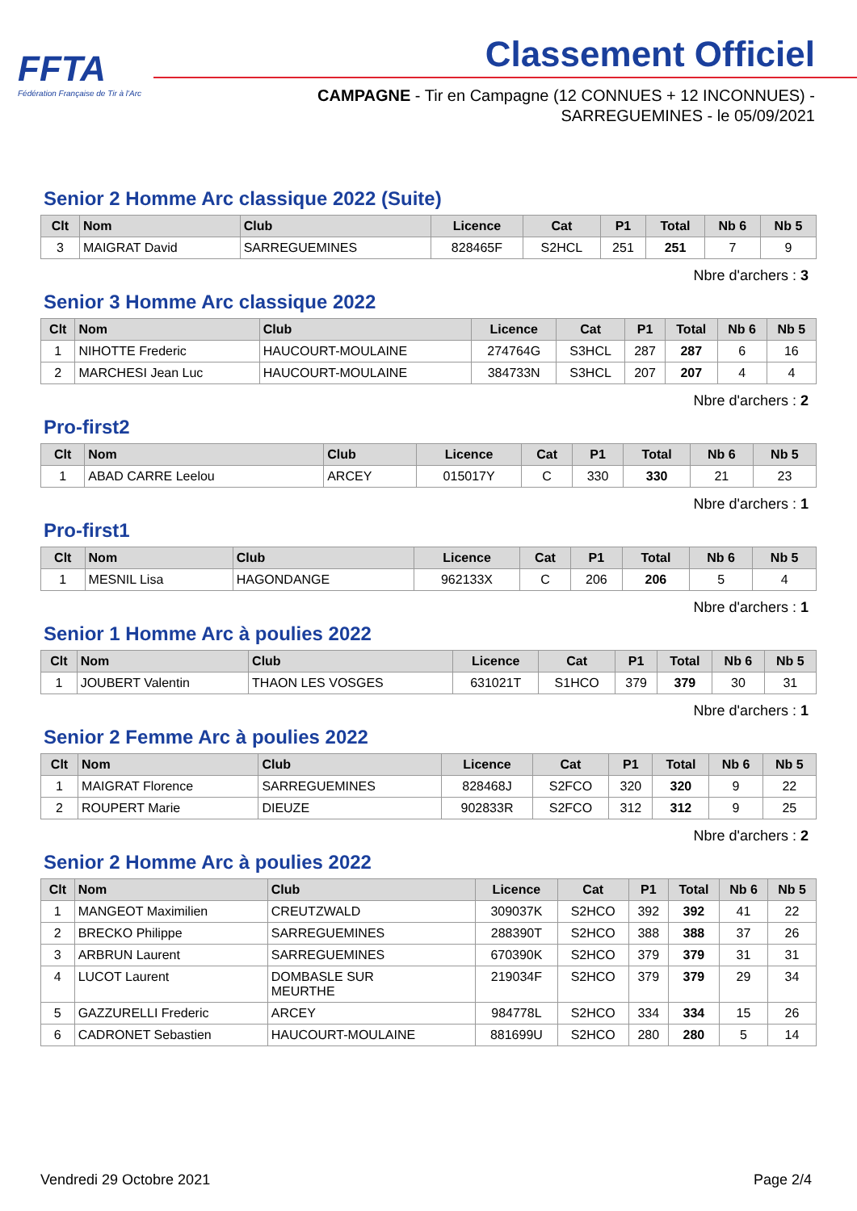FFTA
Fédération Française de Tir à l'Arc
Classement Officiel
CAMPAGNE - Tir en Campagne (12 CONNUES + 12 INCONNUES) -
SARREGUEMINES - le 05/09/2021
Senior 2 Homme Arc classique 2022 (Suite)
| Clt | Nom | Club | Licence | Cat | P1 | Total | Nb 6 | Nb 5 |
| --- | --- | --- | --- | --- | --- | --- | --- | --- |
| 3 | MAIGRAT David | SARREGUEMINES | 828465F | S2HCL | 251 | 251 | 7 | 9 |
Nbre d'archers : 3
Senior 3 Homme Arc classique 2022
| Clt | Nom | Club | Licence | Cat | P1 | Total | Nb 6 | Nb 5 |
| --- | --- | --- | --- | --- | --- | --- | --- | --- |
| 1 | NIHOTTE Frederic | HAUCOURT-MOULAINE | 274764G | S3HCL | 287 | 287 | 6 | 16 |
| 2 | MARCHESI Jean Luc | HAUCOURT-MOULAINE | 384733N | S3HCL | 207 | 207 | 4 | 4 |
Nbre d'archers : 2
Pro-first2
| Clt | Nom | Club | Licence | Cat | P1 | Total | Nb 6 | Nb 5 |
| --- | --- | --- | --- | --- | --- | --- | --- | --- |
| 1 | ABAD CARRE Leelou | ARCEY | 015017Y | C | 330 | 330 | 21 | 23 |
Nbre d'archers : 1
Pro-first1
| Clt | Nom | Club | Licence | Cat | P1 | Total | Nb 6 | Nb 5 |
| --- | --- | --- | --- | --- | --- | --- | --- | --- |
| 1 | MESNIL Lisa | HAGONDANGE | 962133X | C | 206 | 206 | 5 | 4 |
Nbre d'archers : 1
Senior 1 Homme Arc à poulies 2022
| Clt | Nom | Club | Licence | Cat | P1 | Total | Nb 6 | Nb 5 |
| --- | --- | --- | --- | --- | --- | --- | --- | --- |
| 1 | JOUBERT Valentin | THAON LES VOSGES | 631021T | S1HCO | 379 | 379 | 30 | 31 |
Nbre d'archers : 1
Senior 2 Femme Arc à poulies 2022
| Clt | Nom | Club | Licence | Cat | P1 | Total | Nb 6 | Nb 5 |
| --- | --- | --- | --- | --- | --- | --- | --- | --- |
| 1 | MAIGRAT Florence | SARREGUEMINES | 828468J | S2FCO | 320 | 320 | 9 | 22 |
| 2 | ROUPERT Marie | DIEUZE | 902833R | S2FCO | 312 | 312 | 9 | 25 |
Nbre d'archers : 2
Senior 2 Homme Arc à poulies 2022
| Clt | Nom | Club | Licence | Cat | P1 | Total | Nb 6 | Nb 5 |
| --- | --- | --- | --- | --- | --- | --- | --- | --- |
| 1 | MANGEOT Maximilien | CREUTZWALD | 309037K | S2HCO | 392 | 392 | 41 | 22 |
| 2 | BRECKO Philippe | SARREGUEMINES | 288390T | S2HCO | 388 | 388 | 37 | 26 |
| 3 | ARBRUN Laurent | SARREGUEMINES | 670390K | S2HCO | 379 | 379 | 31 | 31 |
| 4 | LUCOT Laurent | DOMBASLE SUR MEURTHE | 219034F | S2HCO | 379 | 379 | 29 | 34 |
| 5 | GAZZURELLI Frederic | ARCEY | 984778L | S2HCO | 334 | 334 | 15 | 26 |
| 6 | CADRONET Sebastien | HAUCOURT-MOULAINE | 881699U | S2HCO | 280 | 280 | 5 | 14 |
Vendredi 29 Octobre 2021 Page 2/4